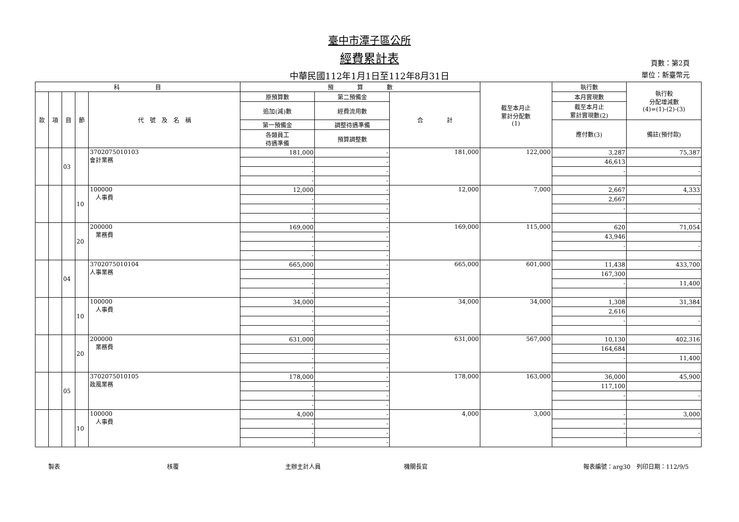臺中市潭子區公所
經費累計表
中華民國112年1月1日至112年8月31日
頁數：第2頁
單位：新臺幣元
| 科 目 | | | | | 預 算 數 | | | 截至本月止 累計分配數 (1) | 執行數 | 執行較 分配增減數 (4)=(1)-(2)-(3) |
| --- | --- | --- | --- | --- | --- | --- | --- | --- | --- | --- |
| 款 | 項 | 目 | 節 | 代 號 及 名 稱 | 原預算數 | 第二預備金 | 合 計 | | 本月實現數 | |
| | | | | | 追加(減)數 | 經費流用數 | | | 截至本月止 累計實現數(2) | |
| | | | | | 第一預備金 | 調整待遇準備 | | | 應付數(3) | 備註(預付款) |
| | | | | | 各類員工 待遇準備 | 預算調整數 | | | | |
| | | 03 | | 3702075010103 會計業務 | 181,000 | - | 181,000 | 122,000 | 3,287 | 75,387 |
| | | | | | - | - | | | 46,613 | |
| | | | | | - | - | | | - | - |
| | | | | | - | - | | | | |
| | | | 10 | 100000 人事費 | 12,000 | - | 12,000 | 7,000 | 2,667 | 4,333 |
| | | | | | - | - | | | 2,667 | |
| | | | | | - | - | | | - | - |
| | | | | | - | - | | | | |
| | | | 20 | 200000 業務費 | 169,000 | - | 169,000 | 115,000 | 620 | 71,054 |
| | | | | | - | - | | | 43,946 | |
| | | | | | - | - | | | - | - |
| | | | | | - | - | | | | |
| | | 04 | | 3702075010104 人事業務 | 665,000 | - | 665,000 | 601,000 | 11,438 | 433,700 |
| | | | | | - | - | | | 167,300 | |
| | | | | | - | - | | | - | 11,400 |
| | | | | | - | - | | | | |
| | | | 10 | 100000 人事費 | 34,000 | - | 34,000 | 34,000 | 1,308 | 31,384 |
| | | | | | - | - | | | 2,616 | |
| | | | | | - | - | | | - | - |
| | | | | | - | - | | | | |
| | | | 20 | 200000 業務費 | 631,000 | - | 631,000 | 567,000 | 10,130 | 402,316 |
| | | | | | - | - | | | 164,684 | |
| | | | | | - | - | | | - | 11,400 |
| | | | | | - | - | | | | |
| | | 05 | | 3702075010105 政風業務 | 178,000 | - | 178,000 | 163,000 | 36,000 | 45,900 |
| | | | | | - | - | | | 117,100 | |
| | | | | | - | - | | | - | - |
| | | | | | - | - | | | | |
| | | | 10 | 100000 人事費 | 4,000 | - | 4,000 | 3,000 | - | 3,000 |
| | | | | | - | - | | | - | |
| | | | | | - | - | | | - | - |
| | | | | | - | - | | | | |
製表 核覆 主辦主計人員 機關長官 報表編號：arg30　列印日期：112/9/5